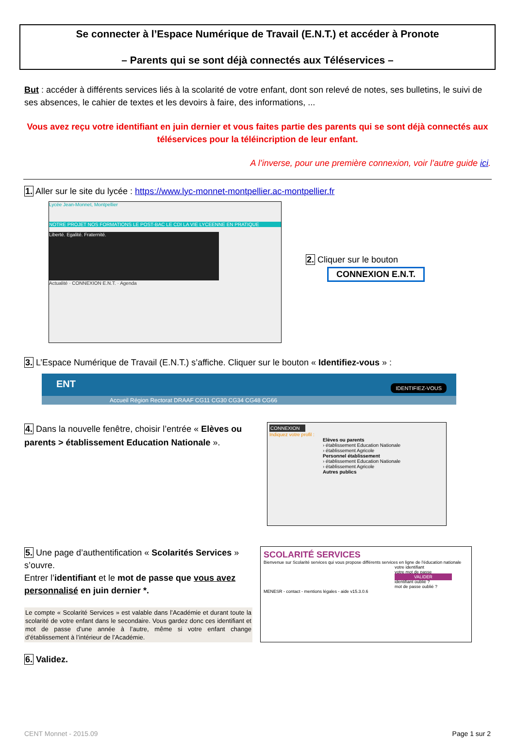Se connecter à l’Espace Numérique de Travail (E.N.T.) et accéder à Pronote
– Parents qui se sont déjà connectés aux Téléservices –
But : accéder à différents services liés à la scolarité de votre enfant, dont son relevé de notes, ses bulletins, le suivi de ses absences, le cahier de textes et les devoirs à faire, des informations, ...
Vous avez reçu votre identifiant en juin dernier et vous faites partie des parents qui se sont déjà connectés aux téléservices pour la téléincription de leur enfant.
A l’inverse, pour une première connexion, voir l’autre guide ici.
1. Aller sur le site du lycée : https://www.lyc-monnet-montpellier.ac-montpellier.fr
Lycée Jean-Monnet, Montpellier
NOTRE PROJET NOS FORMATIONS LE POST-BAC LE CDI LA VIE LYCEENNE EN PRATIQUE
Liberté. Egalité. Fraternité.
Actualité · CONNEXION E.N.T. · Agenda
2. Cliquer sur le bouton
CONNEXION E.N.T.
3. L’Espace Numérique de Travail (E.N.T.) s’affiche. Cliquer sur le bouton « Identifiez-vous » :
ENT
IDENTIFIEZ-VOUS
Accueil Région Rectorat DRAAF CG11 CG30 CG34 CG48 CG66
4. Dans la nouvelle fenêtre, choisir l’entrée « Elèves ou parents > établissement Education Nationale ».
CONNEXION
Indiquez votre profil :
Elèves ou parents
› établissement Education Nationale
› établissement Agricole
Personnel établissement
› établissement Education Nationale
› établissement Agricole
Autres publics
5. Une page d’authentification « Scolarités Services » s’ouvre.
Entrer l’identifiant et le mot de passe que vous avez personnalisé en juin dernier *.
Le compte « Scolarité Services » est valable dans l’Académie et durant toute la scolarité de votre enfant dans le secondaire. Vous gardez donc ces identifiant et mot de passe d’une année à l’autre, même si votre enfant change d’établissement à l’intérieur de l’Académie.
6. Validez.
SCOLARITÉ SERVICES
Bienvenue sur Scolarité services qui vous propose différents services en ligne de l'éducation nationale
votre identifiant
votre mot de passe
VALIDER
identifiant oublié ?
mot de passe oublié ?
MENESR - contact - mentions légales - aide v15.3.0.6
CENT Monnet - 2015.09 Page 1 sur 2